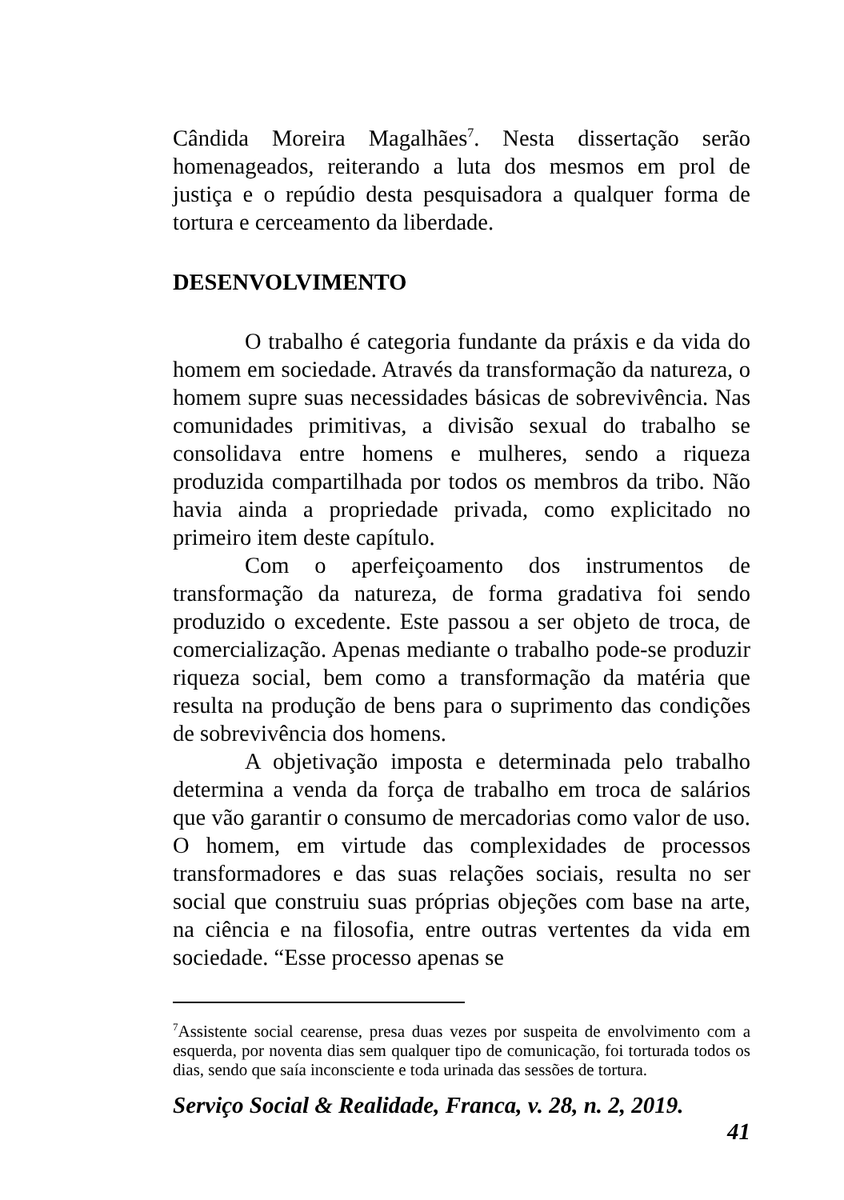Cândida Moreira Magalhães<sup>7</sup>. Nesta dissertação serão homenageados, reiterando a luta dos mesmos em prol de justiça e o repúdio desta pesquisadora a qualquer forma de tortura e cerceamento da liberdade.
DESENVOLVIMENTO
O trabalho é categoria fundante da práxis e da vida do homem em sociedade. Através da transformação da natureza, o homem supre suas necessidades básicas de sobrevivência. Nas comunidades primitivas, a divisão sexual do trabalho se consolidava entre homens e mulheres, sendo a riqueza produzida compartilhada por todos os membros da tribo. Não havia ainda a propriedade privada, como explicitado no primeiro item deste capítulo.
Com o aperfeiçoamento dos instrumentos de transformação da natureza, de forma gradativa foi sendo produzido o excedente. Este passou a ser objeto de troca, de comercialização. Apenas mediante o trabalho pode-se produzir riqueza social, bem como a transformação da matéria que resulta na produção de bens para o suprimento das condições de sobrevivência dos homens.
A objetivação imposta e determinada pelo trabalho determina a venda da força de trabalho em troca de salários que vão garantir o consumo de mercadorias como valor de uso. O homem, em virtude das complexidades de processos transformadores e das suas relações sociais, resulta no ser social que construiu suas próprias objeções com base na arte, na ciência e na filosofia, entre outras vertentes da vida em sociedade. “Esse processo apenas se
<sup>7</sup> Assistente social cearense, presa duas vezes por suspeita de envolvimento com a esquerda, por noventa dias sem qualquer tipo de comunicação, foi torturada todos os dias, sendo que saía inconsciente e toda urinada das sessões de tortura.
Serviço Social & Realidade, Franca, v. 28, n. 2, 2019.
41